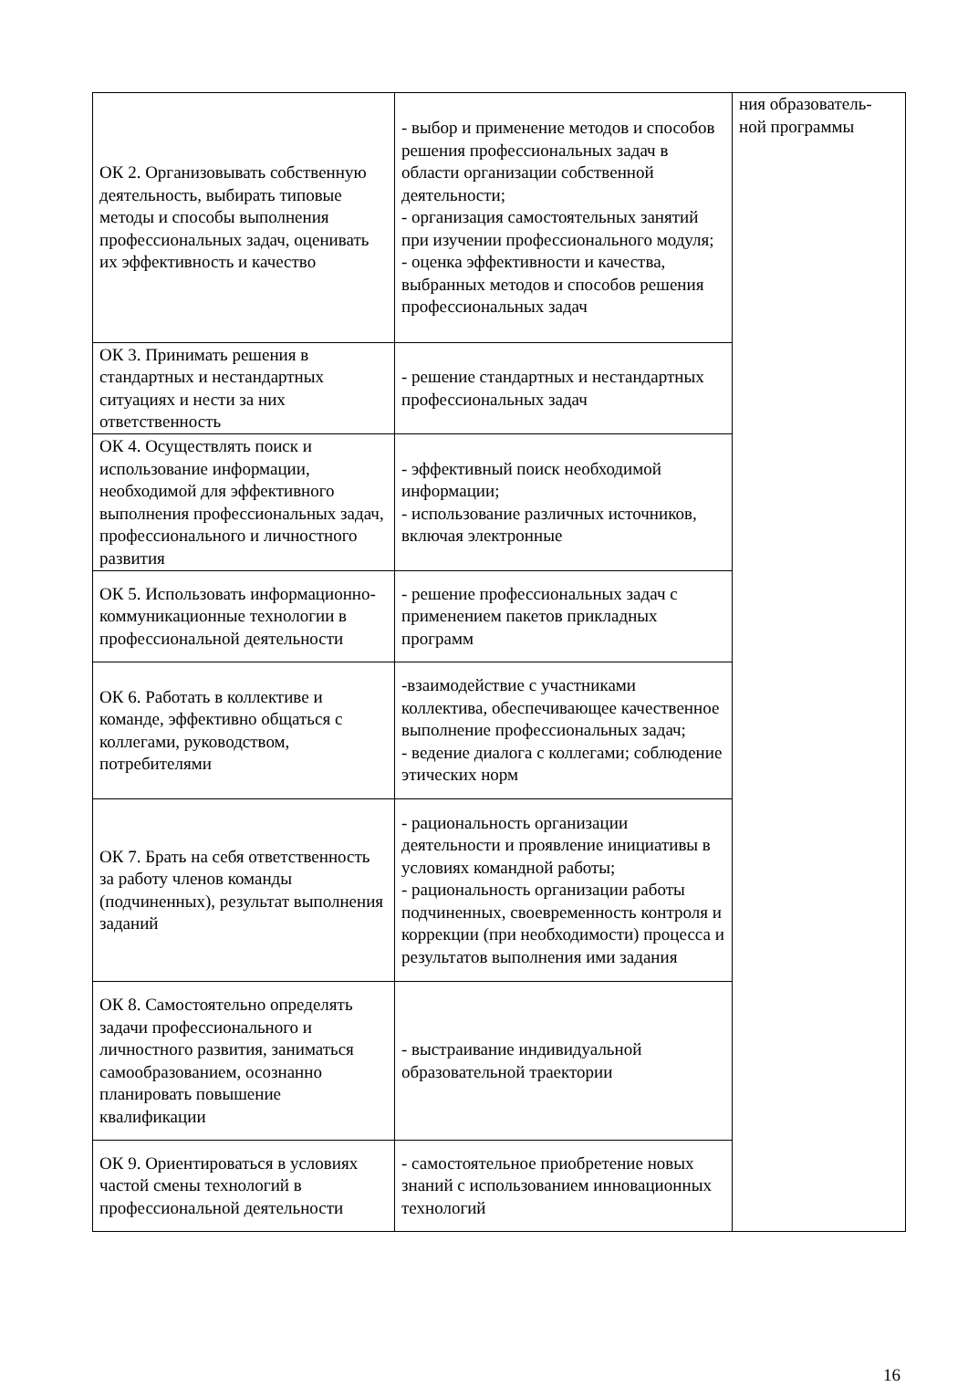| ОК 2. Организовывать собственную деятельность, выбирать типовые методы и способы выполнения профессиональных задач, оценивать их эффективность и качество | - выбор и применение методов и способов решения профессиональных задач в области организации собственной деятельности; - организация самостоятельных занятий при изучении профессионального модуля; - оценка эффективности и качества, выбранных методов и способов решения профессиональных задач | ния образователь-ной программы |
| ОК 3. Принимать решения в стандартных и нестандартных ситуациях и нести за них ответственность | - решение стандартных и нестандартных профессиональных задач | |
| ОК 4. Осуществлять поиск и использование информации, необходимой для эффективного выполнения профессиональных задач, профессионального и личностного развития | - эффективный поиск необходимой информации; - использование различных источников, включая электронные | |
| ОК 5. Использовать информационно-коммуникационные технологии в профессиональной деятельности | - решение профессиональных задач с применением пакетов прикладных программ | |
| ОК 6. Работать в коллективе и команде, эффективно общаться с коллегами, руководством, потребителями | -взаимодействие с участниками коллектива, обеспечивающее качественное выполнение профессиональных задач; - ведение диалога с коллегами; соблюдение этических норм | |
| ОК 7. Брать на себя ответственность за работу членов команды (подчиненных), результат выполнения заданий | - рациональность организации деятельности и проявление инициативы в условиях командной работы; - рациональность организации работы подчиненных, своевременность контроля и коррекции (при необходимости) процесса и результатов выполнения ими задания | |
| ОК 8. Самостоятельно определять задачи профессионального и личностного развития, заниматься самообразованием, осознанно планировать повышение квалификации | - выстраивание индивидуальной образовательной траектории | |
| ОК 9. Ориентироваться в условиях частой смены технологий в профессиональной деятельности | - самостоятельное приобретение новых знаний с использованием инновационных технологий | |
16